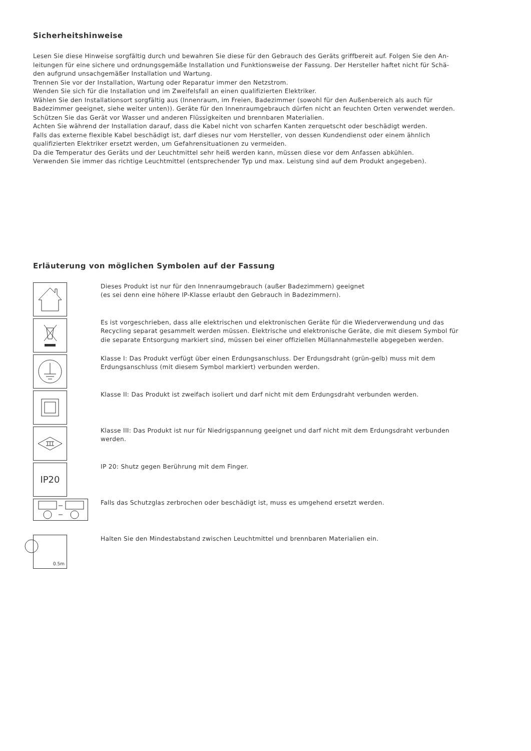Sicherheitshinweise
Lesen Sie diese Hinweise sorgfältig durch und bewahren Sie diese für den Gebrauch des Geräts griffbereit auf. Folgen Sie den An-
leitungen für eine sichere und ordnungsgemäße Installation und Funktionsweise der Fassung. Der Hersteller haftet nicht für Schä-
den aufgrund unsachgemäßer Installation und Wartung.
Trennen Sie vor der Installation, Wartung oder Reparatur immer den Netzstrom.
Wenden Sie sich für die Installation und im Zweifelsfall an einen qualifizierten Elektriker.
Wählen Sie den Installationsort sorgfältig aus (Innenraum, im Freien, Badezimmer (sowohl für den Außenbereich als auch für
Badezimmer geeignet, siehe weiter unten)). Geräte für den Innenraumgebrauch dürfen nicht an feuchten Orten verwendet werden.
Schützen Sie das Gerät vor Wasser und anderen Flüssigkeiten und brennbaren Materialien.
Achten Sie während der Installation darauf, dass die Kabel nicht von scharfen Kanten zerquetscht oder beschädigt werden.
Falls das externe flexible Kabel beschädigt ist, darf dieses nur vom Hersteller, von dessen Kundendienst oder einem ähnlich
qualifizierten Elektriker ersetzt werden, um Gefahrensituationen zu vermeiden.
Da die Temperatur des Geräts und der Leuchtmittel sehr heiß werden kann, müssen diese vor dem Anfassen abkühlen.
Verwenden Sie immer das richtige Leuchtmittel (entsprechender Typ und max. Leistung sind auf dem Produkt angegeben).
Erläuterung von möglichen Symbolen auf der Fassung
Dieses Produkt ist nur für den Innenraumgebrauch (außer Badezimmern) geeignet
(es sei denn eine höhere IP-Klasse erlaubt den Gebrauch in Badezimmern).
Es ist vorgeschrieben, dass alle elektrischen und elektronischen Geräte für die Wiederverwendung und das
Recycling separat gesammelt werden müssen. Elektrische und elektronische Geräte, die mit diesem Symbol für
die separate Entsorgung markiert sind, müssen bei einer offiziellen Müllannahmestelle abgegeben werden.
Klasse I: Das Produkt verfügt über einen Erdungsanschluss. Der Erdungsdraht (grün-gelb) muss mit dem
Erdungsanschluss (mit diesem Symbol markiert) verbunden werden.
Klasse II: Das Produkt ist zweifach isoliert und darf nicht mit dem Erdungsdraht verbunden werden.
Klasse III: Das Produkt ist nur für Niedrigspannung geeignet und darf nicht mit dem Erdungsdraht verbunden
werden.
IP20
IP 20: Shutz gegen Berührung mit dem Finger.
Falls das Schutzglas zerbrochen oder beschädigt ist, muss es umgehend ersetzt werden.
0.5m
Halten Sie den Mindestabstand zwischen Leuchtmittel und brennbaren Materialien ein.